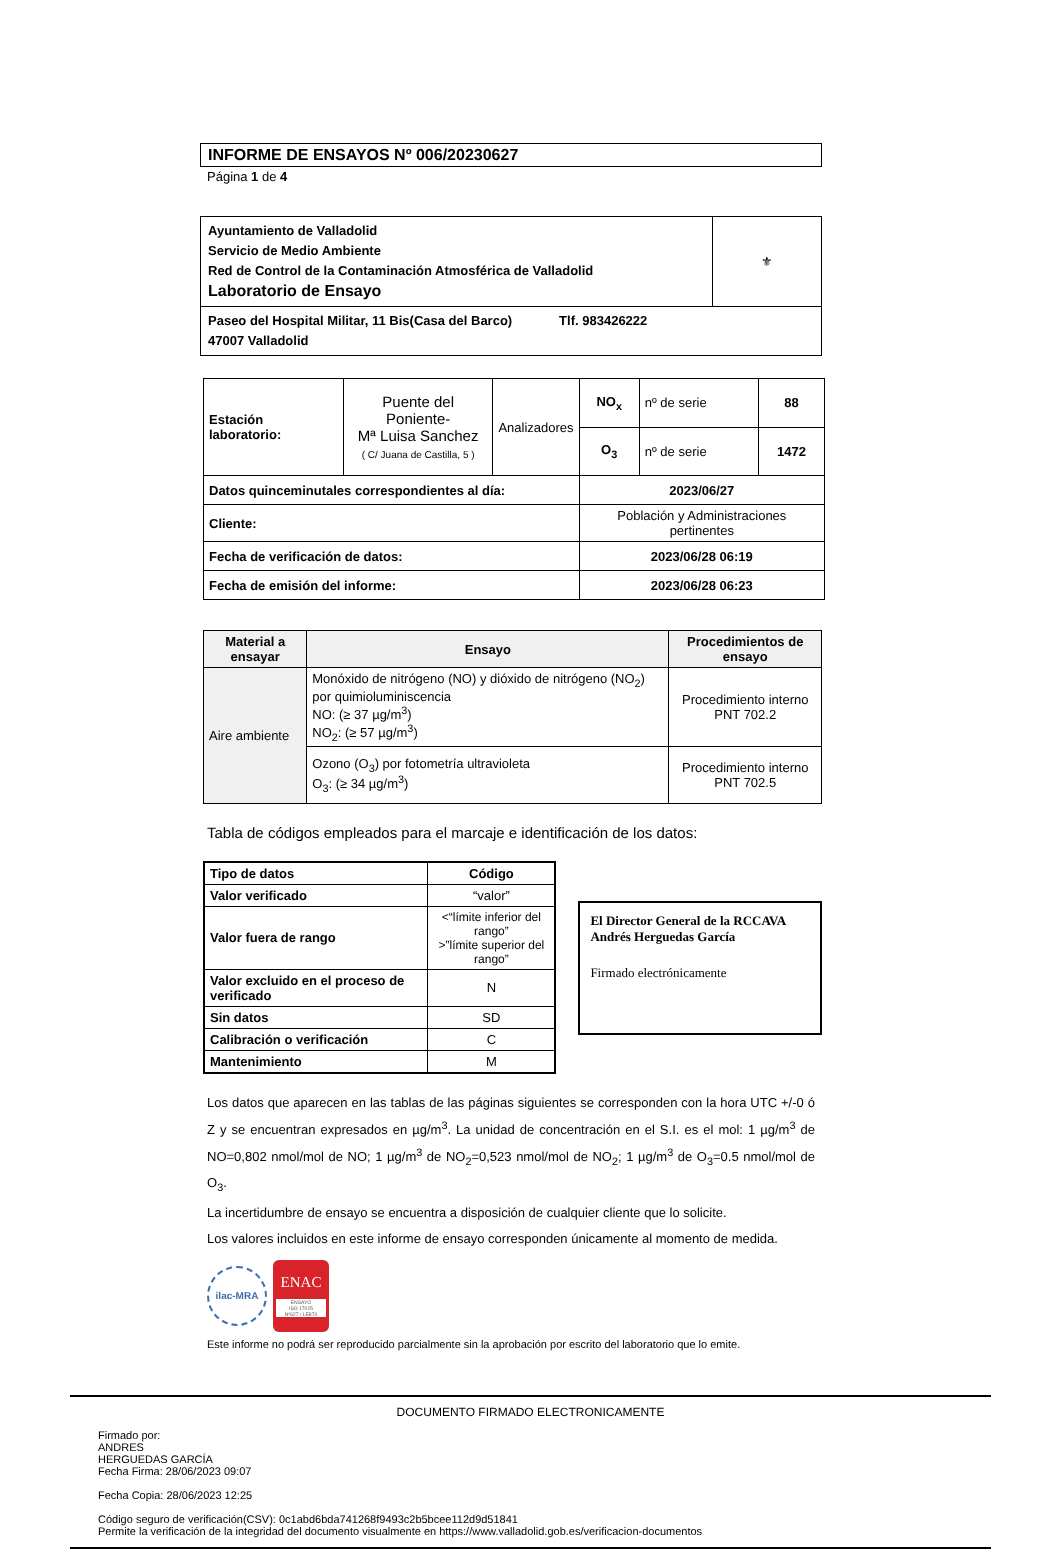INFORME DE ENSAYOS Nº 006/20230627
Página 1 de 4
| Ayuntamiento de Valladolid Servicio de Medio Ambiente Red de Control de la Contaminación Atmosférica de Valladolid Laboratorio de Ensayo | ⚜ |
| Paseo del Hospital Militar, 11 Bis(Casa del Barco) Tlf. 983426222 47007 Valladolid | |
| Estación laboratorio: | Puente del Poniente- Mª Luisa Sanchez ( C/ Juana de Castilla, 5 ) | Analizadores | NO<sub>x</sub> | nº de serie | 88 |
| | | | O<sub>3</sub> | nº de serie | 1472 |
| Datos quinceminutales correspondientes al día: | | | 2023/06/27 | | |
| Cliente: | | | Población y Administraciones pertinentes | | |
| Fecha de verificación de datos: | | | 2023/06/28 06:19 | | |
| Fecha de emisión del informe: | | | 2023/06/28 06:23 | | |
| Material a ensayar | Ensayo | Procedimientos de ensayo |
| --- | --- | --- |
| Aire ambiente | Monóxido de nitrógeno (NO) y dióxido de nitrógeno (NO<sub>2</sub>) por quimioluminiscencia NO: (≥ 37 µg/m<sup>3</sup>) NO<sub>2</sub>: (≥ 57 µg/m<sup>3</sup>) | Procedimiento interno PNT 702.2 |
| | Ozono (O<sub>3</sub>) por fotometría ultravioleta O<sub>3</sub>: (≥ 34 µg/m<sup>3</sup>) | Procedimiento interno PNT 702.5 |
Tabla de códigos empleados para el marcaje e identificación de los datos:
| Tipo de datos | Código |
| --- | --- |
| Valor verificado | “valor” |
| Valor fuera de rango | <“límite inferior del rango” >”límite superior del rango” |
| Valor excluido en el proceso de verificado | N |
| Sin datos | SD |
| Calibración o verificación | C |
| Mantenimiento | M |
El Director General de la RCCAVA
Andrés Herguedas García
Firmado electrónicamente
Los datos que aparecen en las tablas de las páginas siguientes se corresponden con la hora UTC +/-0 ó Z y se encuentran expresados en µg/m<sup>3</sup>. La unidad de concentración en el S.I. es el mol: 1 µg/m<sup>3</sup> de NO=0,802 nmol/mol de NO; 1 µg/m<sup>3</sup> de NO<sub>2</sub>=0,523 nmol/mol de NO<sub>2</sub>; 1 µg/m<sup>3</sup> de O<sub>3</sub>=0.5 nmol/mol de O<sub>3</sub>.
La incertidumbre de ensayo se encuentra a disposición de cualquier cliente que lo solicite.
Los valores incluidos en este informe de ensayo corresponden únicamente al momento de medida.
ilac-MRA
ENAC
ENSAYO
ISO 17025
Nº627 / LE870
Este informe no podrá ser reproducido parcialmente sin la aprobación por escrito del laboratorio que lo emite.
DOCUMENTO FIRMADO ELECTRONICAMENTE
Firmado por:
ANDRES
HERGUEDAS GARCÍA
Fecha Firma: 28/06/2023 09:07
Fecha Copia: 28/06/2023 12:25
Código seguro de verificación(CSV): 0c1abd6bda741268f9493c2b5bcee112d9d51841
Permite la verificación de la integridad del documento visualmente en https://www.valladolid.gob.es/verificacion-documentos